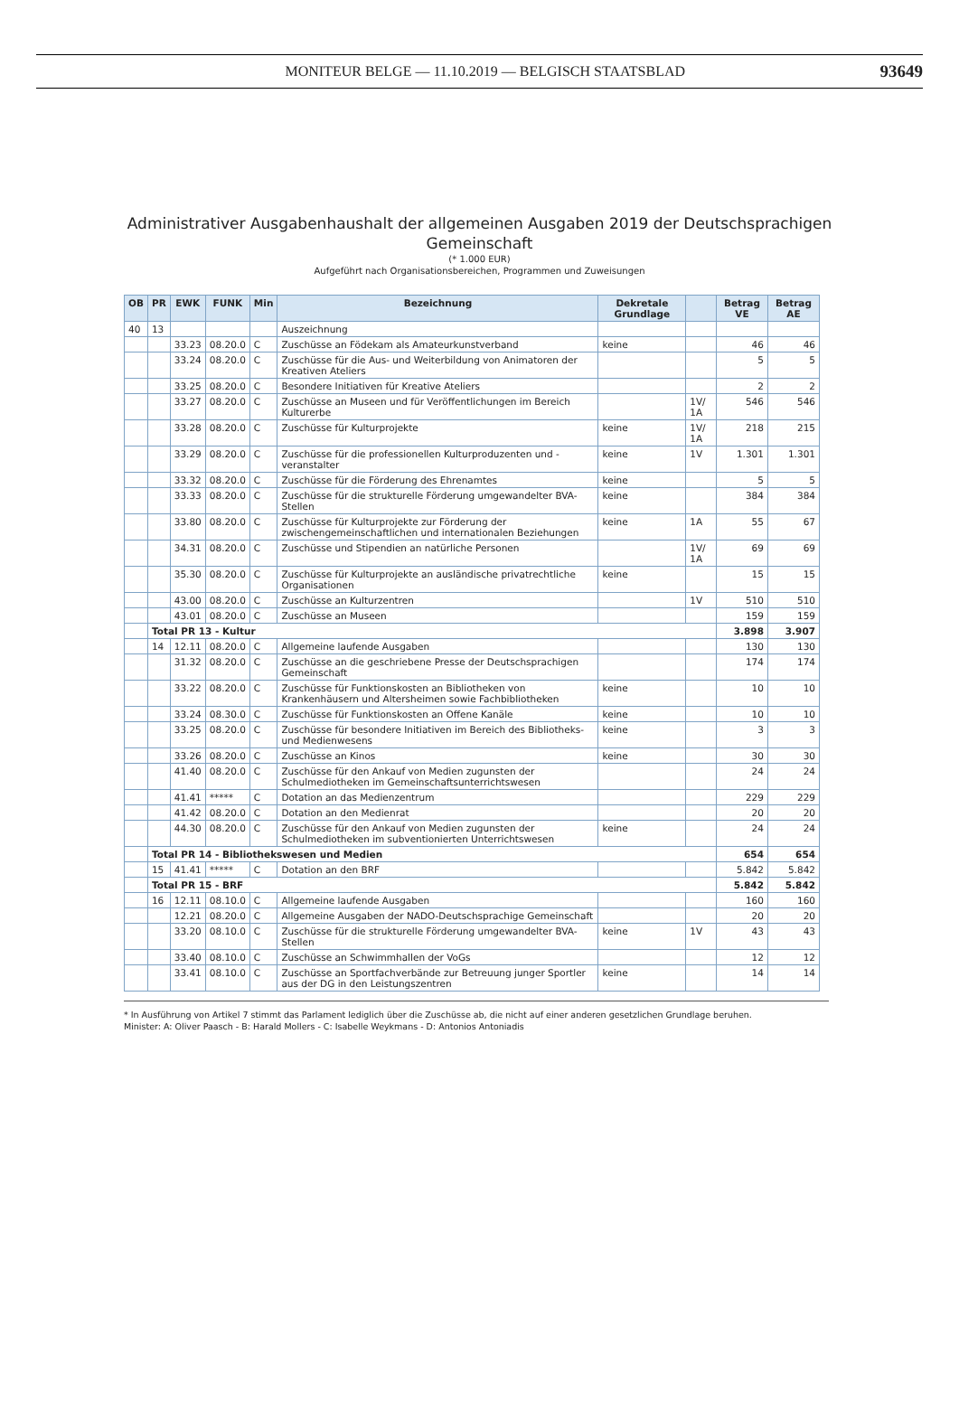MONITEUR BELGE — 11.10.2019 — BELGISCH STAATSBLAD
93649
Administrativer Ausgabenhaushalt der allgemeinen Ausgaben 2019 der Deutschsprachigen
Gemeinschaft
(* 1.000 EUR)
Aufgeführt nach Organisationsbereichen, Programmen und Zuweisungen
| OB | PR | EWK | FUNK | Min | Bezeichnung | Dekretale Grundlage | | Betrag VE | Betrag AE |
| --- | --- | --- | --- | --- | --- | --- | --- | --- | --- |
| 40 | 13 | | | | Auszeichnung | | | | |
| | | 33.23 | 08.20.0 | C | Zuschüsse an Födekam als Amateurkunstverband | keine | | 46 | 46 |
| | | 33.24 | 08.20.0 | C | Zuschüsse für die Aus- und Weiterbildung von Animatoren der Kreativen Ateliers | | | 5 | 5 |
| | | 33.25 | 08.20.0 | C | Besondere Initiativen für Kreative Ateliers | | | 2 | 2 |
| | | 33.27 | 08.20.0 | C | Zuschüsse an Museen und für Veröffentlichungen im Bereich Kulturerbe | | 1V/ 1A | 546 | 546 |
| | | 33.28 | 08.20.0 | C | Zuschüsse für Kulturprojekte | keine | 1V/ 1A | 218 | 215 |
| | | 33.29 | 08.20.0 | C | Zuschüsse für die professionellen Kulturproduzenten und -veranstalter | keine | 1V | 1.301 | 1.301 |
| | | 33.32 | 08.20.0 | C | Zuschüsse für die Förderung des Ehrenamtes | keine | | 5 | 5 |
| | | 33.33 | 08.20.0 | C | Zuschüsse für die strukturelle Förderung umgewandelter BVA-Stellen | keine | | 384 | 384 |
| | | 33.80 | 08.20.0 | C | Zuschüsse für Kulturprojekte zur Förderung der zwischengemeinschaftlichen und internationalen Beziehungen | keine | 1A | 55 | 67 |
| | | 34.31 | 08.20.0 | C | Zuschüsse und Stipendien an natürliche Personen | | 1V/ 1A | 69 | 69 |
| | | 35.30 | 08.20.0 | C | Zuschüsse für Kulturprojekte an ausländische privatrechtliche Organisationen | keine | | 15 | 15 |
| | | 43.00 | 08.20.0 | C | Zuschüsse an Kulturzentren | | 1V | 510 | 510 |
| | | 43.01 | 08.20.0 | C | Zuschüsse an Museen | | | 159 | 159 |
| | Total PR 13 - Kultur | | | | | | | 3.898 | 3.907 |
| | 14 | 12.11 | 08.20.0 | C | Allgemeine laufende Ausgaben | | | 130 | 130 |
| | | 31.32 | 08.20.0 | C | Zuschüsse an die geschriebene Presse der Deutschsprachigen Gemeinschaft | | | 174 | 174 |
| | | 33.22 | 08.20.0 | C | Zuschüsse für Funktionskosten an Bibliotheken von Krankenhäusern und Altersheimen sowie Fachbibliotheken | keine | | 10 | 10 |
| | | 33.24 | 08.30.0 | C | Zuschüsse für Funktionskosten an Offene Kanäle | keine | | 10 | 10 |
| | | 33.25 | 08.20.0 | C | Zuschüsse für besondere Initiativen im Bereich des Bibliotheks- und Medienwesens | keine | | 3 | 3 |
| | | 33.26 | 08.20.0 | C | Zuschüsse an Kinos | keine | | 30 | 30 |
| | | 41.40 | 08.20.0 | C | Zuschüsse für den Ankauf von Medien zugunsten der Schulmediotheken im Gemeinschaftsunterrichtswesen | | | 24 | 24 |
| | | 41.41 | ***** | C | Dotation an das Medienzentrum | | | 229 | 229 |
| | | 41.42 | 08.20.0 | C | Dotation an den Medienrat | | | 20 | 20 |
| | | 44.30 | 08.20.0 | C | Zuschüsse für den Ankauf von Medien zugunsten der Schulmediotheken im subventionierten Unterrichtswesen | keine | | 24 | 24 |
| | Total PR 14 - Bibliothekswesen und Medien | | | | | | | 654 | 654 |
| | 15 | 41.41 | ***** | C | Dotation an den BRF | | | 5.842 | 5.842 |
| | Total PR 15 - BRF | | | | | | | 5.842 | 5.842 |
| | 16 | 12.11 | 08.10.0 | C | Allgemeine laufende Ausgaben | | | 160 | 160 |
| | | 12.21 | 08.20.0 | C | Allgemeine Ausgaben der NADO-Deutschsprachige Gemeinschaft | | | 20 | 20 |
| | | 33.20 | 08.10.0 | C | Zuschüsse für die strukturelle Förderung umgewandelter BVA-Stellen | keine | 1V | 43 | 43 |
| | | 33.40 | 08.10.0 | C | Zuschüsse an Schwimmhallen der VoGs | | | 12 | 12 |
| | | 33.41 | 08.10.0 | C | Zuschüsse an Sportfachverbände zur Betreuung junger Sportler aus der DG in den Leistungszentren | keine | | 14 | 14 |
* In Ausführung von Artikel 7 stimmt das Parlament lediglich über die Zuschüsse ab, die nicht auf einer anderen gesetzlichen Grundlage beruhen.
Minister: A: Oliver Paasch - B: Harald Mollers - C: Isabelle Weykmans - D: Antonios Antoniadis